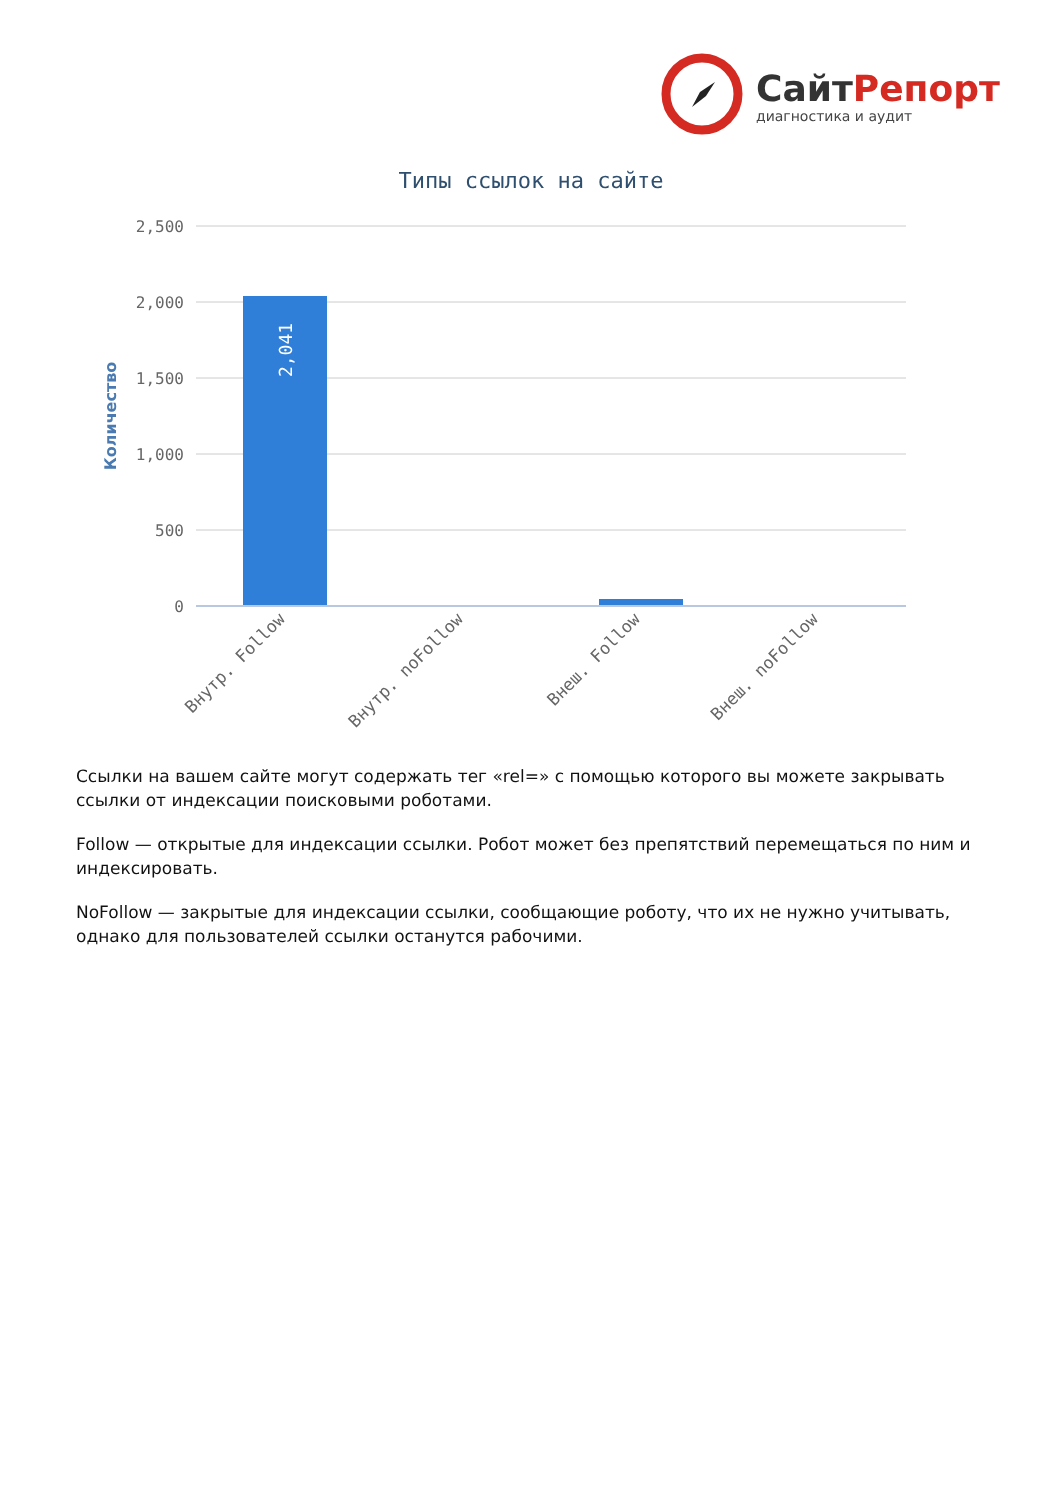СайтРепорт
диагностика и аудит
Типы ссылок на сайте
2,500
2,000
1,500
1,000
500
0
Количество
2,041
Внутр. Follow
Внутр. noFollow
Внеш. Follow
Внеш. noFollow
Ссылки на вашем сайте могут содержать тег «rel=» с помощью которого вы можете закрывать ссылки от индексации поисковыми роботами.
Follow — открытые для индексации ссылки. Робот может без препятствий перемещаться по ним и индексировать.
NoFollow — закрытые для индексации ссылки, сообщающие роботу, что их не нужно учитывать, однако для пользователей ссылки останутся рабочими.